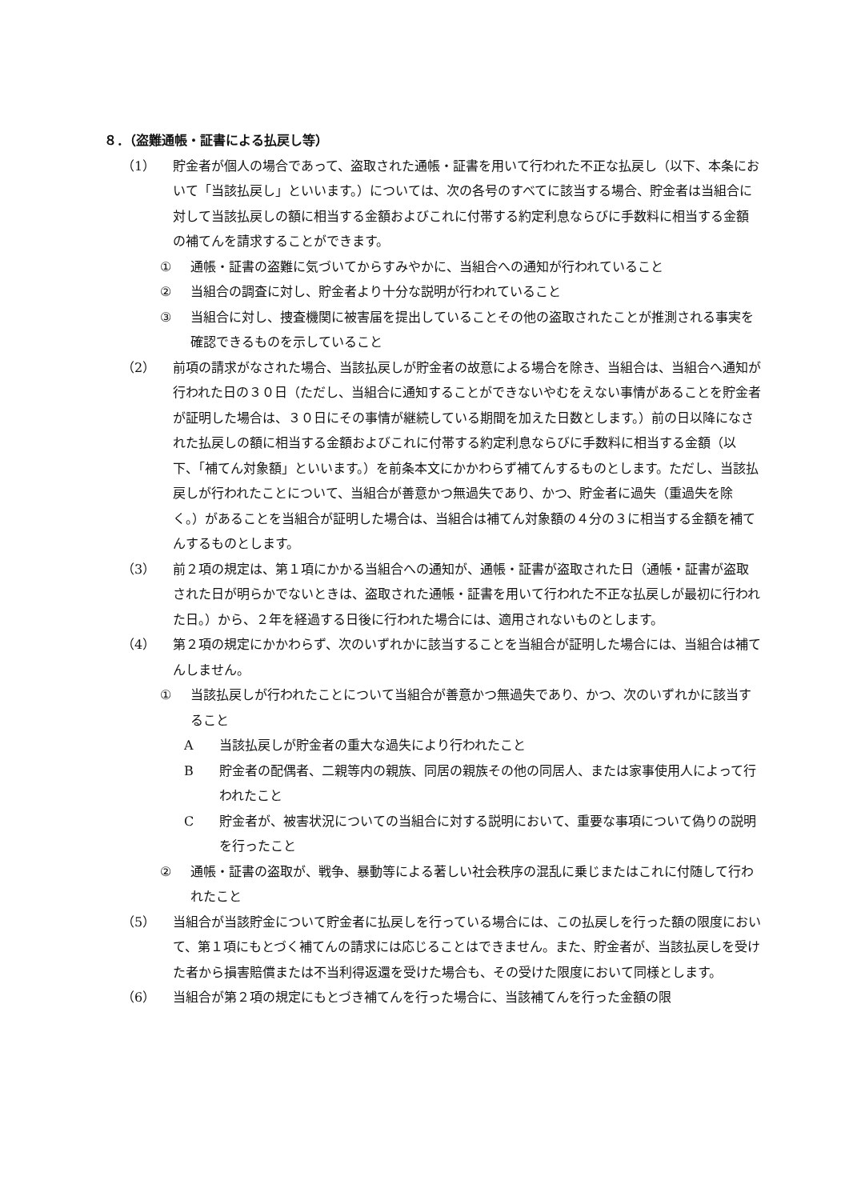８．（盗難通帳・証書による払戻し等）
（1） 貯金者が個人の場合であって、盗取された通帳・証書を用いて行われた不正な払戻し（以下、本条において「当該払戻し」といいます。）については、次の各号のすべてに該当する場合、貯金者は当組合に対して当該払戻しの額に相当する金額およびこれに付帯する約定利息ならびに手数料に相当する金額の補てんを請求することができます。
① 通帳・証書の盗難に気づいてからすみやかに、当組合への通知が行われていること
② 当組合の調査に対し、貯金者より十分な説明が行われていること
③ 当組合に対し、捜査機関に被害届を提出していることその他の盗取されたことが推測される事実を確認できるものを示していること
（2） 前項の請求がなされた場合、当該払戻しが貯金者の故意による場合を除き、当組合は、当組合へ通知が行われた日の３０日（ただし、当組合に通知することができないやむをえない事情があることを貯金者が証明した場合は、３０日にその事情が継続している期間を加えた日数とします。）前の日以降になされた払戻しの額に相当する金額およびこれに付帯する約定利息ならびに手数料に相当する金額（以下、「補てん対象額」といいます。）を前条本文にかかわらず補てんするものとします。ただし、当該払戻しが行われたことについて、当組合が善意かつ無過失であり、かつ、貯金者に過失（重過失を除く。）があることを当組合が証明した場合は、当組合は補てん対象額の４分の３に相当する金額を補てんするものとします。
（3） 前２項の規定は、第１項にかかる当組合への通知が、通帳・証書が盗取された日（通帳・証書が盗取された日が明らかでないときは、盗取された通帳・証書を用いて行われた不正な払戻しが最初に行われた日。）から、２年を経過する日後に行われた場合には、適用されないものとします。
（4） 第２項の規定にかかわらず、次のいずれかに該当することを当組合が証明した場合には、当組合は補てんしません。
① 当該払戻しが行われたことについて当組合が善意かつ無過失であり、かつ、次のいずれかに該当すること
A 当該払戻しが貯金者の重大な過失により行われたこと
B 貯金者の配偶者、二親等内の親族、同居の親族その他の同居人、または家事使用人によって行われたこと
C 貯金者が、被害状況についての当組合に対する説明において、重要な事項について偽りの説明を行ったこと
② 通帳・証書の盗取が、戦争、暴動等による著しい社会秩序の混乱に乗じまたはこれに付随して行われたこと
（5） 当組合が当該貯金について貯金者に払戻しを行っている場合には、この払戻しを行った額の限度において、第１項にもとづく補てんの請求には応じることはできません。また、貯金者が、当該払戻しを受けた者から損害賠償または不当利得返還を受けた場合も、その受けた限度において同様とします。
（6） 当組合が第２項の規定にもとづき補てんを行った場合に、当該補てんを行った金額の限